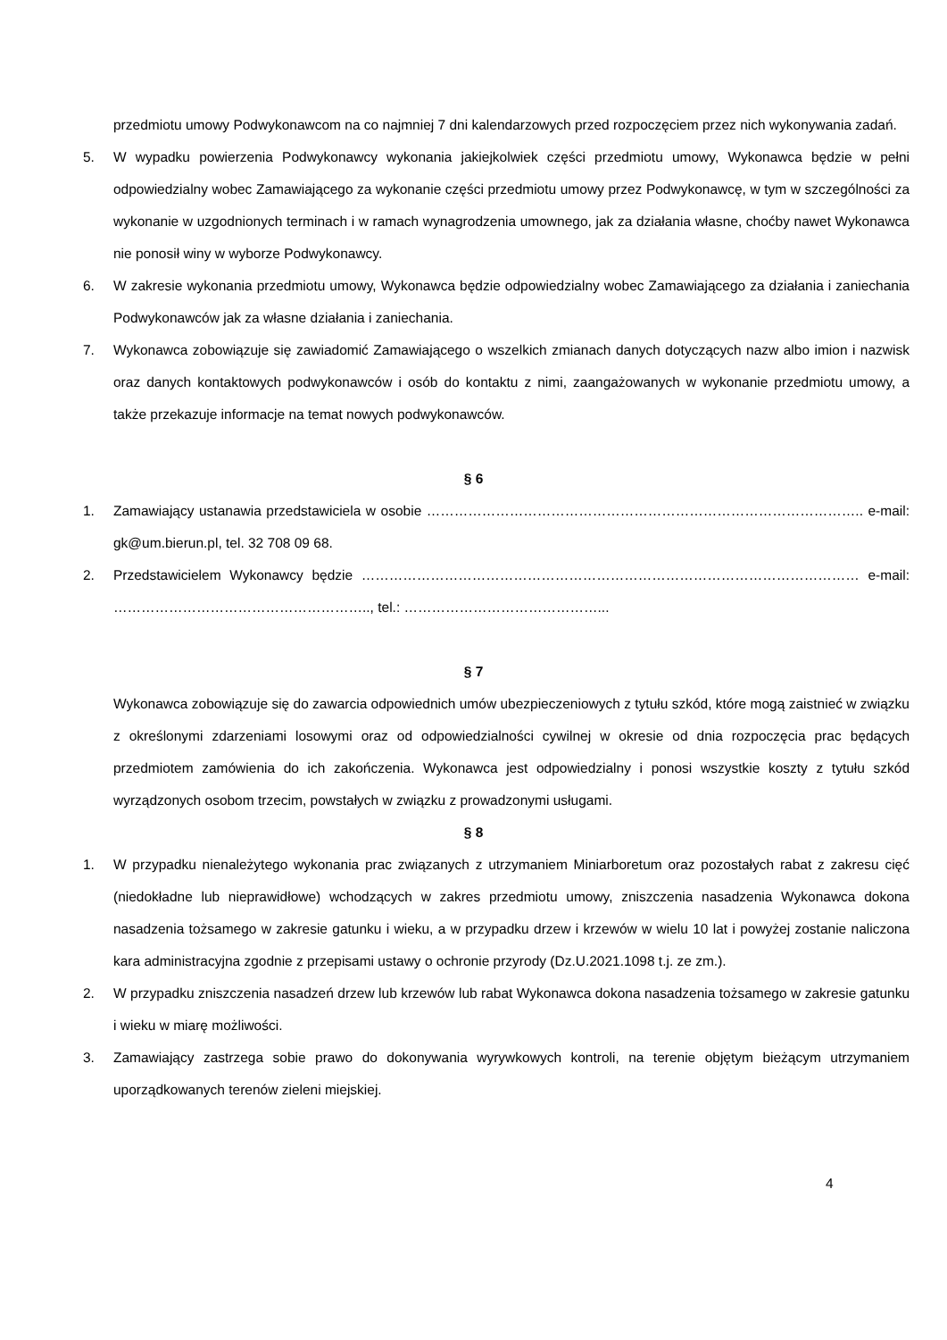przedmiotu umowy Podwykonawcom na co najmniej 7 dni kalendarzowych przed rozpoczęciem przez nich wykonywania zadań.
5. W wypadku powierzenia Podwykonawcy wykonania jakiejkolwiek części przedmiotu umowy, Wykonawca będzie w pełni odpowiedzialny wobec Zamawiającego za wykonanie części przedmiotu umowy przez Podwykonawcę, w tym w szczególności za wykonanie w uzgodnionych terminach i w ramach wynagrodzenia umownego, jak za działania własne, choćby nawet Wykonawca nie ponosił winy w wyborze Podwykonawcy.
6. W zakresie wykonania przedmiotu umowy, Wykonawca będzie odpowiedzialny wobec Zamawiającego za działania i zaniechania Podwykonawców jak za własne działania i zaniechania.
7. Wykonawca zobowiązuje się zawiadomić Zamawiającego o wszelkich zmianach danych dotyczących nazw albo imion i nazwisk oraz danych kontaktowych podwykonawców i osób do kontaktu z nimi, zaangażowanych w wykonanie przedmiotu umowy, a także przekazuje informacje na temat nowych podwykonawców.
§ 6
1. Zamawiający ustanawia przedstawiciela w osobie ………………………………………………………………………………….. e-mail: gk@um.bierun.pl, tel. 32 708 09 68.
2. Przedstawicielem Wykonawcy będzie ……………………………………………………………………………………………… e-mail: ……………………………………………….., tel.: ……………………………………...
§ 7
Wykonawca zobowiązuje się do zawarcia odpowiednich umów ubezpieczeniowych z tytułu szkód, które mogą zaistnieć w związku z określonymi zdarzeniami losowymi oraz od odpowiedzialności cywilnej w okresie od dnia rozpoczęcia prac będących przedmiotem zamówienia do ich zakończenia. Wykonawca jest odpowiedzialny i ponosi wszystkie koszty z tytułu szkód wyrządzonych osobom trzecim, powstałych w związku z prowadzonymi usługami.
§ 8
1. W przypadku nienależytego wykonania prac związanych z utrzymaniem Miniarboretum oraz pozostałych rabat z zakresu cięć (niedokładne lub nieprawidłowe) wchodzących w zakres przedmiotu umowy, zniszczenia nasadzenia Wykonawca dokona nasadzenia tożsamego w zakresie gatunku i wieku, a w przypadku drzew i krzewów w wielu 10 lat i powyżej zostanie naliczona kara administracyjna zgodnie z przepisami ustawy o ochronie przyrody (Dz.U.2021.1098 t.j. ze zm.).
2. W przypadku zniszczenia nasadzeń drzew lub krzewów lub rabat Wykonawca dokona nasadzenia tożsamego w zakresie gatunku i wieku w miarę możliwości.
3. Zamawiający zastrzega sobie prawo do dokonywania wyrywkowych kontroli, na terenie objętym bieżącym utrzymaniem uporządkowanych terenów zieleni miejskiej.
4